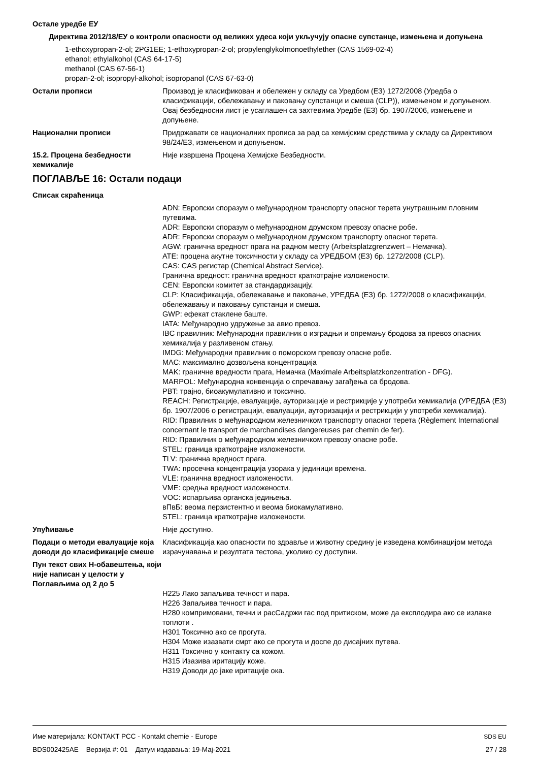Остале уредбе ЕУ
Директива 2012/18/ЕУ о контроли опасности од великих удеса који укључују опасне супстанце, измењена и допуњена
1-ethoxypropan-2-ol; 2PG1EE; 1-ethoxypropan-2-ol; propylenglykolmonoethylether (CAS 1569-02-4)
ethanol; ethylalkohol (CAS 64-17-5)
methanol (CAS 67-56-1)
propan-2-ol; isopropyl-alkohol; isopropanol (CAS 67-63-0)
Остали прописи Производ је класификован и обележен у складу са Уредбом (ЕЗ) 1272/2008 (Уредба о класификацији, обележавању и паковању супстанци и смеша (CLP)), измењеном и допуњеном. Овај безбедносни лист је усаглашен са захтевима Уредбе (ЕЗ) бр. 1907/2006, измењене и допуњене.
Национални прописи Придржавати се националних прописа за рад са хемијским средствима у складу са Директивом 98/24/ЕЗ, измењеном и допуњеном.
15.2. Процена безбедности хемикалије
Није извршена Процена Хемијске Безбедности.
ПОГЛАВЉЕ 16: Остали подаци
Списак скраћеница
ADN: Европски споразум о међународном транспорту опасног терета унутрашњим пловним путевима.
ADR: Европски споразум о међународном друмском превозу опасне робе.
ADR: Европски споразум о међународном друмском транспорту опасног терета.
AGW: гранична вредност прага на радном месту (Arbeitsplatzgrenzwert – Немачка).
ATE: процена акутне токсичности у складу са УРЕДБОМ (ЕЗ) бр. 1272/2008 (CLP).
CAS: CAS регистар (Chemical Abstract Service).
Гранична вредност: гранична вредност краткотрајне изложености.
CEN: Европски комитет за стандардизацију.
CLP: Класификација, обележавање и паковање, УРЕДБА (ЕЗ) бр. 1272/2008 о класификацији, обележавању и паковању супстанци и смеша.
GWP: ефекат стаклене баште.
IATA: Међународно удружење за авио превоз.
IBC правилник: Међународни правилник о изградњи и опремању бродова за превоз опасних хемикалија у разливеном стању.
IMDG: Међународни правилник о поморском превозу опасне робе.
MAC: максимално дозвољена концентрација
MAK: граничне вредности прага, Немачка (Maximale Arbeitsplatzkonzentration - DFG).
MARPOL: Међународна конвенција о спречавању загађења са бродова.
PBT: трајно, биоакумулативно и токсично.
REACH: Регистрације, евалуације, ауторизације и рестрикције у употреби хемикалија (УРЕДБА (ЕЗ) бр. 1907/2006 о регистрацији, евалуацији, ауторизацији и рестрикцији у употреби хемикалија).
RID: Правилник о међународном железничком транспорту опасног терета (Règlement International concernant le transport de marchandises dangereuses par chemin de fer).
RID: Правилник о међународном железничком превозу опасне робе.
STEL: граница краткотрајне изложености.
TLV: гранична вредност прага.
TWA: просечна концентрација узорака у јединици времена.
VLE: гранична вредност изложености.
VME: средња вредност изложености.
VOC: испарљива органска једињења.
вПвБ: веома перзистентно и веома биокамулативно.
STEL: граница краткотрајне изложености.
Упућивање Није доступно.
Подаци о методи евалуације која доводи до класификације смеше
Класификација као опасности по здравље и животну средину је изведена комбинацијом метода израчунавања и резултата тестова, уколико су доступни.
Пун текст свих Н-обавештења, који није написан у целости у Поглављима од 2 до 5
H225 Лако запаљива течност и пара.
H226 Запаљива течност и пара.
H280 компримовани, течни и расСадржи гас под притиском, може да експлодира ако се излаже топлоти .
H301 Токсично ако се прогута.
H304 Може изазвати смрт ако се прогута и доспе до дисајних путева.
H311 Токсично у контакту са кожом.
H315 Изазива иритацију коже.
H319 Доводи до јаке иритације ока.
Име материјала: KONTAKT PCC - Kontakt chemie - Europe
BDS002425AE Верзија #: 01 Датум издавања: 19-Мај-2021
SDS EU
27 / 28